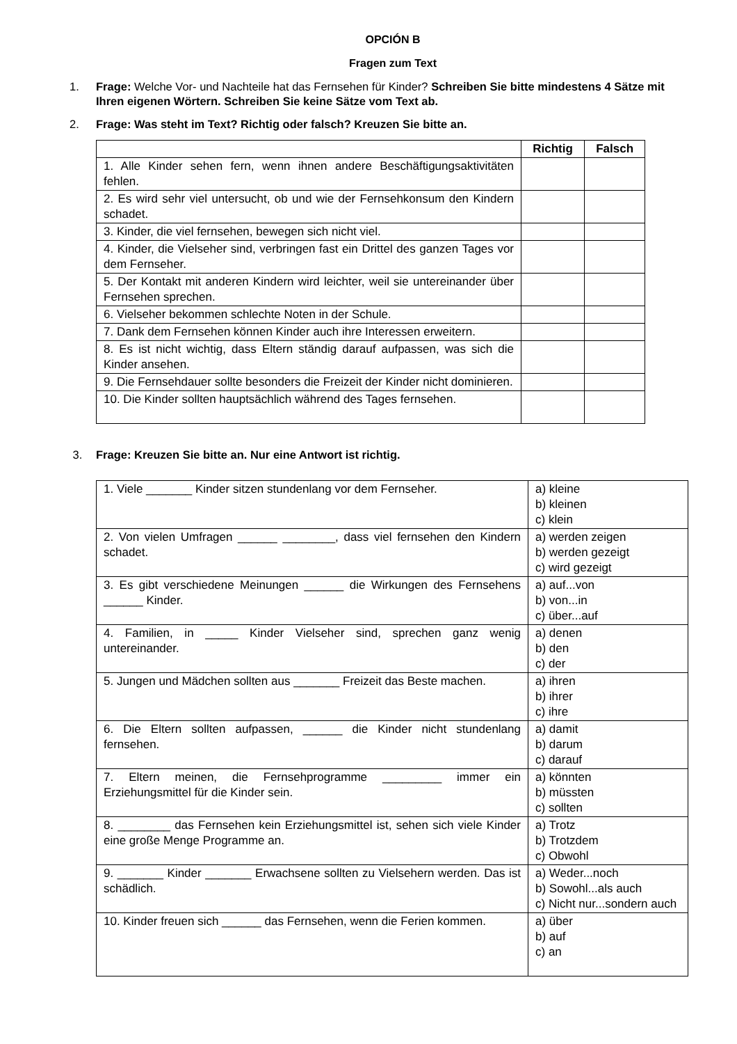OPCIÓN B
Fragen zum Text
1. Frage: Welche Vor- und Nachteile hat das Fernsehen für Kinder? Schreiben Sie bitte mindestens 4 Sätze mit Ihren eigenen Wörtern. Schreiben Sie keine Sätze vom Text ab.
2. Frage: Was steht im Text? Richtig oder falsch? Kreuzen Sie bitte an.
| | Richtig | Falsch |
| --- | --- | --- |
| 1. Alle Kinder sehen fern, wenn ihnen andere Beschäftigungsaktivitäten fehlen. | | |
| 2. Es wird sehr viel untersucht, ob und wie der Fernsehkonsum den Kindern schadet. | | |
| 3. Kinder, die viel fernsehen, bewegen sich nicht viel. | | |
| 4. Kinder, die Vielseher sind, verbringen fast ein Drittel des ganzen Tages vor dem Fernseher. | | |
| 5. Der Kontakt mit anderen Kindern wird leichter, weil sie untereinander über Fernsehen sprechen. | | |
| 6. Vielseher bekommen schlechte Noten in der Schule. | | |
| 7. Dank dem Fernsehen können Kinder auch ihre Interessen erweitern. | | |
| 8. Es ist nicht wichtig, dass Eltern ständig darauf aufpassen, was sich die Kinder ansehen. | | |
| 9. Die Fernsehdauer sollte besonders die Freizeit der Kinder nicht dominieren. | | |
| 10. Die Kinder sollten hauptsächlich während des Tages fernsehen. | | |
3. Frage: Kreuzen Sie bitte an. Nur eine Antwort ist richtig.
| 1. Viele _______ Kinder sitzen stundenlang vor dem Fernseher. | a) kleine b) kleinen c) klein |
| 2. Von vielen Umfragen ______ ________, dass viel fernsehen den Kindern schadet. | a) werden zeigen b) werden gezeigt c) wird gezeigt |
| 3. Es gibt verschiedene Meinungen ______ die Wirkungen des Fernsehens ______ Kinder. | a) auf...von b) von...in c) über...auf |
| 4. Familien, in _____ Kinder Vielseher sind, sprechen ganz wenig untereinander. | a) denen b) den c) der |
| 5. Jungen und Mädchen sollten aus _______ Freizeit das Beste machen. | a) ihren b) ihrer c) ihre |
| 6. Die Eltern sollten aufpassen, ______ die Kinder nicht stundenlang fernsehen. | a) damit b) darum c) darauf |
| 7. Eltern meinen, die Fernsehprogramme _________ immer ein Erziehungsmittel für die Kinder sein. | a) könnten b) müssten c) sollten |
| 8. ________ das Fernsehen kein Erziehungsmittel ist, sehen sich viele Kinder eine große Menge Programme an. | a) Trotz b) Trotzdem c) Obwohl |
| 9. _______ Kinder _______ Erwachsene sollten zu Vielsehern werden. Das ist schädlich. | a) Weder...noch b) Sowohl...als auch c) Nicht nur...sondern auch |
| 10. Kinder freuen sich ______ das Fernsehen, wenn die Ferien kommen. | a) über b) auf c) an |